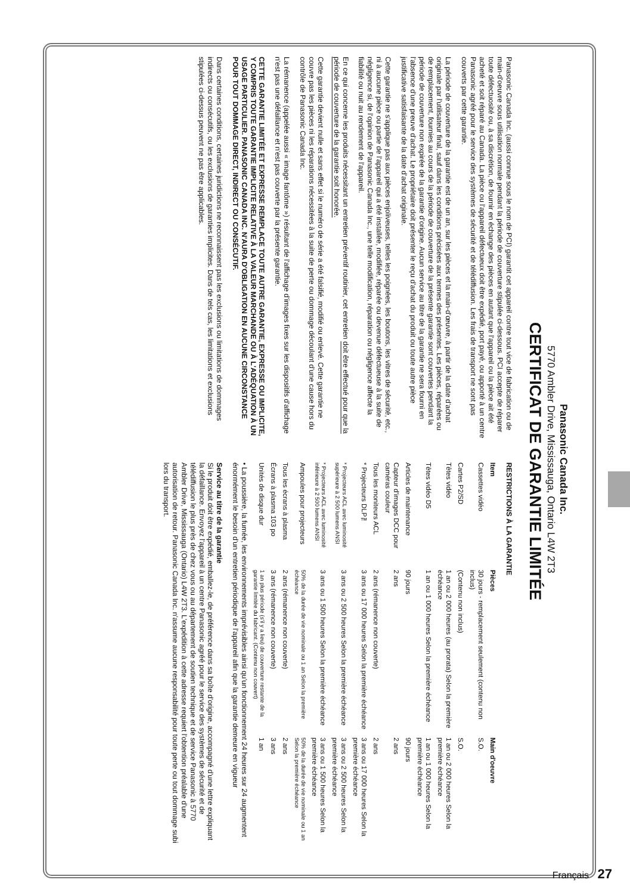Panasonic Canada Inc.
5770 Ambler Drive, Mississauga, Ontario L4W 2T3
CERTIFICAT DE GARANTIE LIMITÉE
Panasonic Canada Inc. (aussi connue sous le nom de PCI) garantit cet appareil contre tout vice de fabrication ou de main-d'oeuvre sous utilisation normale pendant la période de couverture stipulée ci-dessous. PCI accepte de réparer toute défectuosité ou, à sa discrétion, de fournir en échange des pièces en autant que l'appareil ou la pièce ait été acheté et soit réparé au Canada. La pièce ou l'appareil défectueux doit être expédié, port payé, ou apporté à un centre Panasonic agréé pour le service des systèmes de sécurité et de télédiffusion. Les frais de transport ne sont pas couverts par cette garantie.
La période de couverture de la garantie est de un an, sur les pièces et la main-d'œuvre, à partir de la date d'achat originale par l'utilisateur final, sauf dans les conditions précisées aux termes des présentes. Les pièces, réparées ou de remplacement, fournies au cours de la période de couverture de la présente garantie sont couvertes pendant la période de couverture non expirée de la garantie d'origine. Aucun service au titre de la garantie ne sera fourni en l'absence d'une preuve d'achat. Le propriétaire doit présenter le reçu d'achat du produit ou toute autre pièce justificative satisfaisante de la date d'achat originale.
Cette garantie ne s'applique pas aux pièces enjoliveuses, telles les poignées, les boutons, les vitres de sécurité, etc., ni à aucune pièce ou partie de l'appareil qui a été installée, modifiée, réparée ou devenue défectueuse à la suite de négligence si, de l'opinion de Panasonic Canada Inc., une telle modification, réparation ou négligence affecte la fiabilité ou nuit au rendement de l'appareil.
En ce qui concerne les produits nécessitant un entretien préventif routinier, cet entretien doit être effectué pour que la période de couverture de la garantie soit honorée.
Cette garantie devient nulle et sans effet si le numéro de série a été falsifié, modifié ou enlevé. Cette garantie ne couvre pas les pièces ni les réparations nécessitées à la suite de perte ou dommage découlant d'une cause hors du contrôle de Panasonic Canada Inc.
La rémanence (appelée aussi « image fantôme ») résultant de l'affichage d'images fixes sur les dispositifs d'affichage n'est pas une défaillance et n'est pas couverte par la présente garantie.
CETTE GARANTIE LIMITÉE ET EXPRESSE REMPLACE TOUTE AUTRE GARANTIE, EXPRESSE OU IMPLICITE, Y COMPRIS TOUTE GARANTIE IMPLICITE RELATIVE À LA VALEUR MARCHANDE OU À L'ADÉQUATION À UN USAGE PARTICULIER. PANASONIC CANADA INC. N'AURA D'OBLIGATION EN AUCUNE CIRCONSTANCE POUR TOUT DOMMAGE DIRECT, INDIRECT OU CONSÉCUTIF.
Dans certaines conditions, certaines juridictions ne reconnaissent pas les exclusions ou limitations de dommages indirects ou consécutifs, ou les exclusions de garanties implicites. Dans de tels cas, les limitations et exclusions stipulées ci-dessus peuvent ne pas être applicables.
RESTRICTIONS À LA GARANTIE
| Item | Pièces | Main d'oeuvre |
| --- | --- | --- |
| Cassettes vidéo | 30 jours - remplacement seulement (contenu non inclus) | S.O. |
| Cartes P2/SD | (Contenu non inclus) | S.O. |
| Têtes vidéo | 1 an ou 2 000 heures (au prorata) Selon la première échéance | 1 an ou 2 000 heures Selon la première échéance |
| Têtes vidéo D5 | 1 an ou 1 000 heures Selon la première échéance | 1 an ou 1 000 heures Selon la première échéance |
| Articles de maintenance | 90 jours | 90 jours |
| Capteur d'images DCC pour caméras couleur | 2 ans | 2 ans |
| Tous les moniteurs ACL | 2 ans (rémanence non couverte) | 2 ans |
| * Projecteurs DLP™ | 3 ans ou 17 000 heures Selon la première échéance | 3 ans ou 17 000 heures Selon la première échéance |
| * Projecteurs ACL avec luminosité supérieure à 2 500 lumens ANSI | 3 ans ou 2 500 heures Selon la première échéance | 3 ans ou 2 500 heures Selon la première échéance |
| * Projecteurs ACL avec luminosité inférieure à 2 500 lumens ANSI | 3 ans ou 1 500 heures Selon la première échéance | 3 ans ou 1 500 heures Selon la première échéance |
| Ampoules pour projecteurs | 50% de la durée de vie nominale ou 1 an Selon la première échéance | 50% de la durée de vie nominale ou 1 an Selon la première échéance |
| Tous les écrans à plasma | 2 ans (rémanence non couverte) | 2 ans |
| Écrans à plasma 103 po | 3 ans (rémanence non couverte) | 3 ans |
| Unités de disque dur | 1 an plus période (s'il y a lieu) de couverture restante de la garantie limitée du fabricant. (Contenu non couvert) | 1 an |
• La poussière, la fumée, les environnements imprévisibles ainsi qu'un fonctionnement 24 heures sur 24 augmentent énormément le besoin d'un entretien périodique de l'appareil afin que la garantie demeure en vigueur
Service au titre de la garantie
Si le produit doit être expédié, emballez-le, de préférence dans sa boîte d'origine, accompagné d'une lettre expliquant la défaillance. Envoyez l'appareil à un centre Panasonic agréé pour le service des systèmes de sécurité et de télédiffusion le plus près de chez vous ou au département de soutien technique et de service Panasonic à 5770 Ambler Drive, Mississauga (Ontario) L4W 2T3. L'expédition à cette adresse requiert l'obtention préalable d'une autorisation de retour. Panasonic Canada Inc. n'assume aucune responsabilité pour toute perte ou tout dommage subi lors du transport.
Français 27